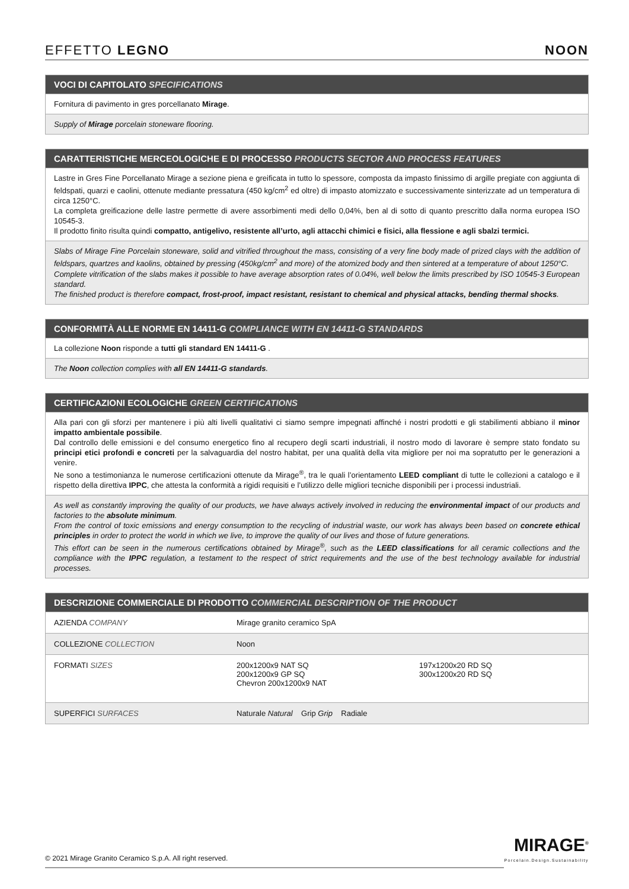EFFETTO LEGNO NOON
VOCI DI CAPITOLATO SPECIFICATIONS
Fornitura di pavimento in gres porcellanato Mirage.
Supply of Mirage porcelain stoneware flooring.
CARATTERISTICHE MERCEOLOGICHE E DI PROCESSO PRODUCTS SECTOR AND PROCESS FEATURES
Lastre in Gres Fine Porcellanato Mirage a sezione piena e greificata in tutto lo spessore, composta da impasto finissimo di argille pregiate con aggiunta di feldspati, quarzi e caolini, ottenute mediante pressatura (450 kg/cm<sup>2</sup> ed oltre) di impasto atomizzato e successivamente sinterizzate ad un temperatura di circa 1250°C.
La completa greificazione delle lastre permette di avere assorbimenti medi dello 0,04%, ben al di sotto di quanto prescritto dalla norma europea ISO 10545-3.
Il prodotto finito risulta quindi compatto, antigelivo, resistente all’urto, agli attacchi chimici e fisici, alla flessione e agli sbalzi termici.
Slabs of Mirage Fine Porcelain stoneware, solid and vitrified throughout the mass, consisting of a very fine body made of prized clays with the addition of feldspars, quartzes and kaolins, obtained by pressing (450kg/cm<sup>2</sup> and more) of the atomized body and then sintered at a temperature of about 1250°C.
Complete vitrification of the slabs makes it possible to have average absorption rates of 0.04%, well below the limits prescribed by ISO 10545-3 European standard.
The finished product is therefore compact, frost-proof, impact resistant, resistant to chemical and physical attacks, bending thermal shocks.
CONFORMITÀ ALLE NORME EN 14411-G COMPLIANCE WITH EN 14411-G STANDARDS
La collezione Noon risponde a tutti gli standard EN 14411-G .
The Noon collection complies with all EN 14411-G standards.
CERTIFICAZIONI ECOLOGICHE GREEN CERTIFICATIONS
Alla pari con gli sforzi per mantenere i più alti livelli qualitativi ci siamo sempre impegnati affinché i nostri prodotti e gli stabilimenti abbiano il minor impatto ambientale possibile.
Dal controllo delle emissioni e del consumo energetico fino al recupero degli scarti industriali, il nostro modo di lavorare è sempre stato fondato su principi etici profondi e concreti per la salvaguardia del nostro habitat, per una qualità della vita migliore per noi ma sopratutto per le generazioni a venire.
Ne sono a testimonianza le numerose certificazioni ottenute da Mirage<sup>®</sup>, tra le quali l’orientamento LEED compliant di tutte le collezioni a catalogo e il rispetto della direttiva IPPC, che attesta la conformità a rigidi requisiti e l’utilizzo delle migliori tecniche disponibili per i processi industriali.
As well as constantly improving the quality of our products, we have always actively involved in reducing the environmental impact of our products and factories to the absolute minimum.
From the control of toxic emissions and energy consumption to the recycling of industrial waste, our work has always been based on concrete ethical principles in order to protect the world in which we live, to improve the quality of our lives and those of future generations.
This effort can be seen in the numerous certifications obtained by Mirage<sup>®</sup>, such as the LEED classifications for all ceramic collections and the compliance with the IPPC regulation, a testament to the respect of strict requirements and the use of the best technology available for industrial processes.
DESCRIZIONE COMMERCIALE DI PRODOTTO COMMERCIAL DESCRIPTION OF THE PRODUCT
| AZIENDA COMPANY | Mirage granito ceramico SpA | |
| COLLEZIONE COLLECTION | Noon | |
| FORMATI SIZES | 200x1200x9 NAT SQ 200x1200x9 GP SQ Chevron 200x1200x9 NAT | 197x1200x20 RD SQ 300x1200x20 RD SQ |
| SUPERFICI SURFACES | Naturale Natural Grip Grip Radiale | |
© 2021 Mirage Granito Ceramico S.p.A. All right reserved.
MIRAGE<sup>®</sup>
Porcelain.Design.Sustainability